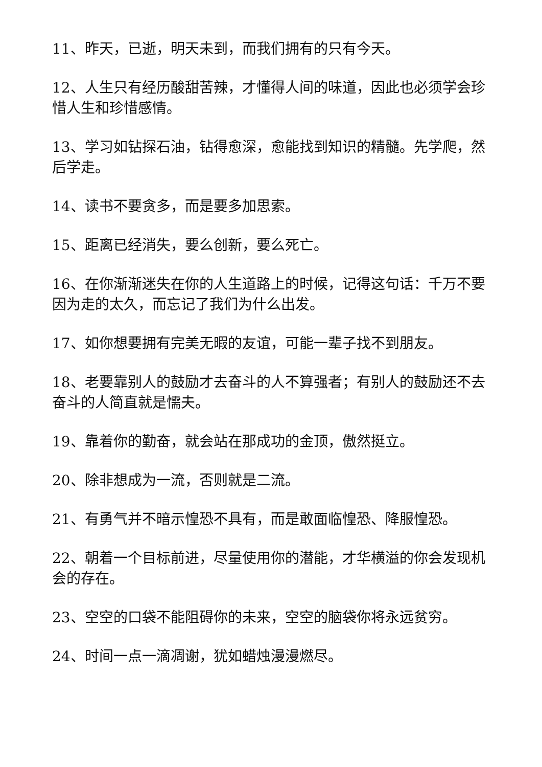11、昨天，已逝，明天未到，而我们拥有的只有今天。
12、人生只有经历酸甜苦辣，才懂得人间的味道，因此也必须学会珍惜人生和珍惜感情。
13、学习如钻探石油，钻得愈深，愈能找到知识的精髓。先学爬，然后学走。
14、读书不要贪多，而是要多加思索。
15、距离已经消失，要么创新，要么死亡。
16、在你渐渐迷失在你的人生道路上的时候，记得这句话：千万不要因为走的太久，而忘记了我们为什么出发。
17、如你想要拥有完美无暇的友谊，可能一辈子找不到朋友。
18、老要靠别人的鼓励才去奋斗的人不算强者；有别人的鼓励还不去奋斗的人简直就是懦夫。
19、靠着你的勤奋，就会站在那成功的金顶，傲然挺立。
20、除非想成为一流，否则就是二流。
21、有勇气并不暗示惶恐不具有，而是敢面临惶恐、降服惶恐。
22、朝着一个目标前进，尽量使用你的潜能，才华横溢的你会发现机会的存在。
23、空空的口袋不能阻碍你的未来，空空的脑袋你将永远贫穷。
24、时间一点一滴凋谢，犹如蜡烛漫漫燃尽。